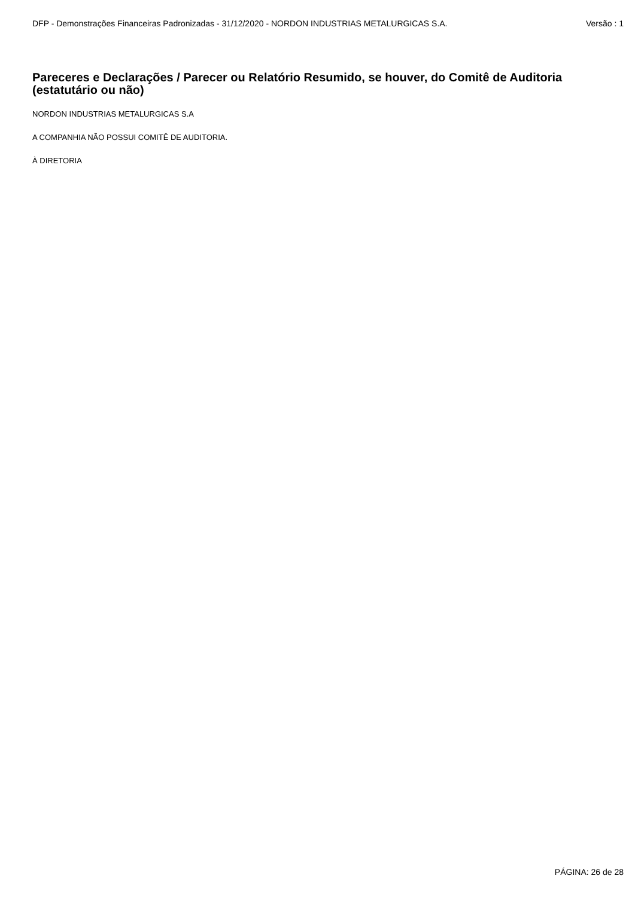DFP - Demonstrações Financeiras Padronizadas - 31/12/2020 - NORDON INDUSTRIAS METALURGICAS S.A. Versão : 1
Pareceres e Declarações / Parecer ou Relatório Resumido, se houver, do Comitê de Auditoria (estatutário ou não)
NORDON INDUSTRIAS METALURGICAS S.A
A COMPANHIA NÃO POSSUI COMITÊ DE AUDITORIA.
À DIRETORIA
PÁGINA: 26 de 28